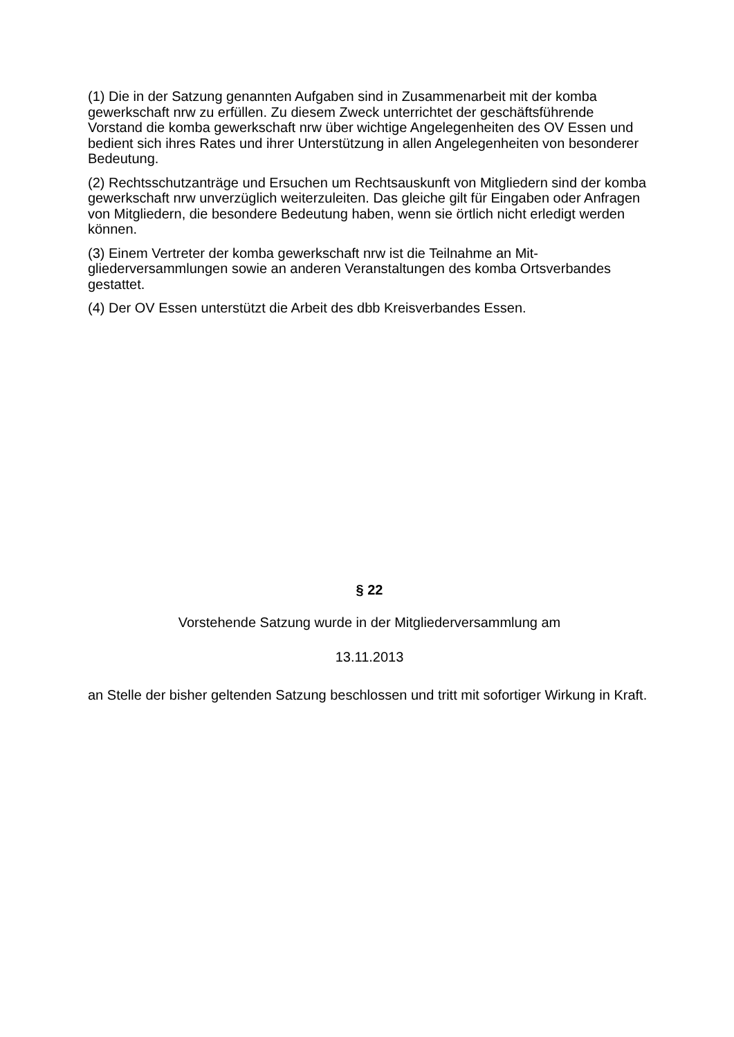(1) Die in der Satzung genannten Aufgaben sind in Zusammenarbeit mit der komba gewerkschaft nrw zu erfüllen. Zu diesem Zweck unterrichtet der geschäftsführende Vorstand die komba gewerkschaft nrw über wichtige Angelegenheiten des OV Essen und bedient sich ihres Rates und ihrer Unterstützung in allen Angelegenheiten von besonderer Bedeutung.
(2) Rechtsschutzanträge und Ersuchen um Rechtsauskunft von Mitgliedern sind der komba gewerkschaft nrw unverzüglich weiterzuleiten. Das gleiche gilt für Eingaben oder Anfragen von Mitgliedern, die besondere Bedeutung haben, wenn sie örtlich nicht erledigt werden können.
(3) Einem Vertreter der komba gewerkschaft nrw ist die Teilnahme an Mit-gliederversammlungen sowie an anderen Veranstaltungen des komba Ortsverbandes gestattet.
(4) Der OV Essen unterstützt die Arbeit des dbb Kreisverbandes Essen.
§ 22
Vorstehende Satzung wurde in der Mitgliederversammlung am
13.11.2013
an Stelle der bisher geltenden Satzung beschlossen und tritt mit sofortiger Wirkung in Kraft.